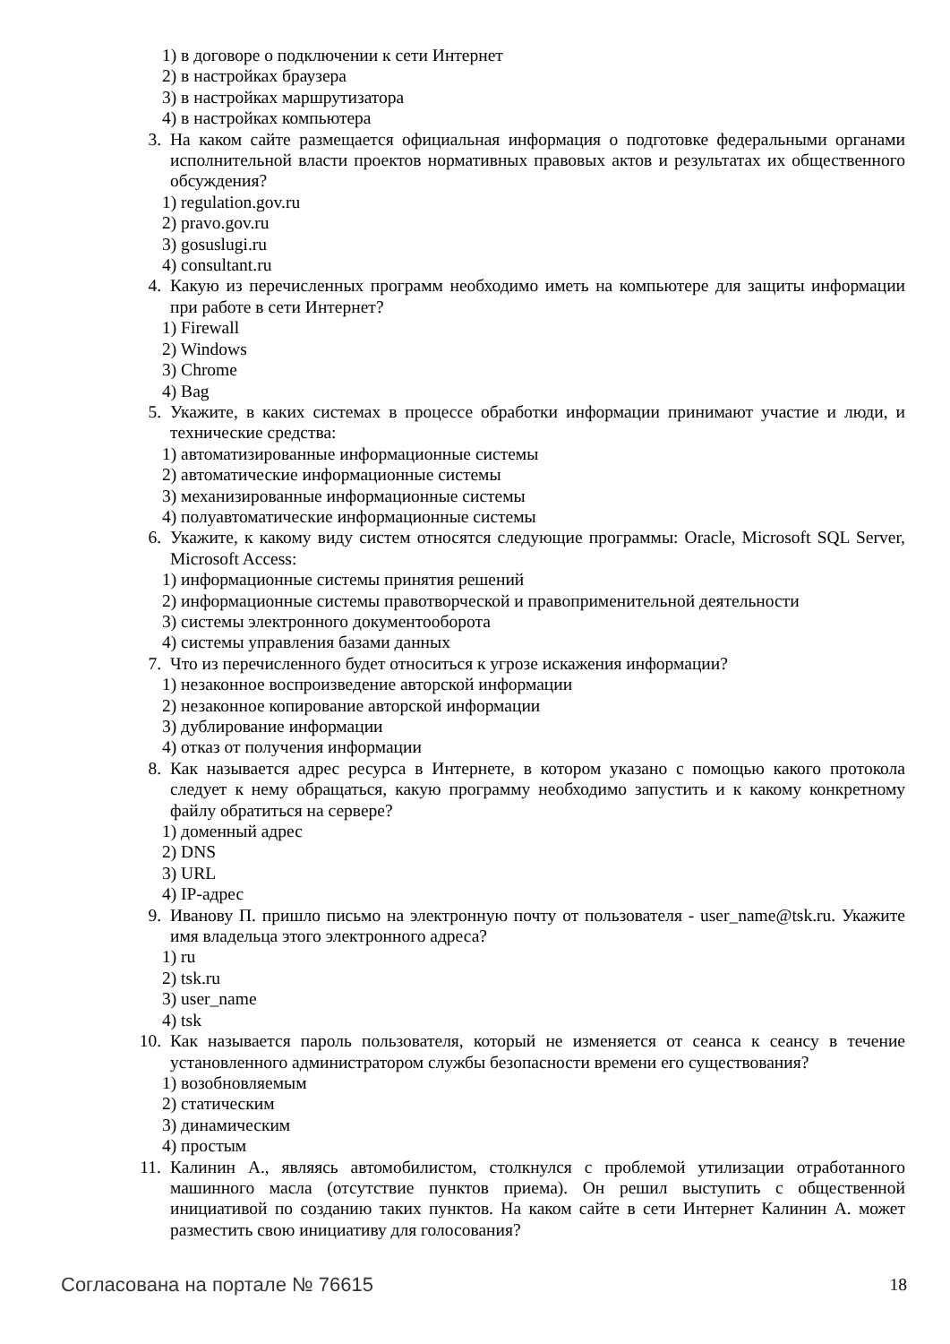1) в договоре о подключении к сети Интернет
2) в настройках браузера
3) в настройках маршрутизатора
4) в настройках компьютера
3. На каком сайте размещается официальная информация о подготовке федеральными органами исполнительной власти проектов нормативных правовых актов и результатах их общественного обсуждения?
1) regulation.gov.ru
2) pravo.gov.ru
3) gosuslugi.ru
4) consultant.ru
4. Какую из перечисленных программ необходимо иметь на компьютере для защиты информации при работе в сети Интернет?
1) Firewall
2) Windows
3) Chrome
4) Bag
5. Укажите, в каких системах в процессе обработки информации принимают участие и люди, и технические средства:
1) автоматизированные информационные системы
2) автоматические информационные системы
3) механизированные информационные системы
4) полуавтоматические информационные системы
6. Укажите, к какому виду систем относятся следующие программы: Oracle, Microsoft SQL Server, Microsoft Access:
1) информационные системы принятия решений
2) информационные системы правотворческой и правоприменительной деятельности
3) системы электронного документооборота
4) системы управления базами данных
7. Что из перечисленного будет относиться к угрозе искажения информации?
1) незаконное воспроизведение авторской информации
2) незаконное копирование авторской информации
3) дублирование информации
4) отказ от получения информации
8. Как называется адрес ресурса в Интернете, в котором указано с помощью какого протокола следует к нему обращаться, какую программу необходимо запустить и к какому конкретному файлу обратиться на сервере?
1) доменный адрес
2) DNS
3) URL
4) IP-адрес
9. Иванову П. пришло письмо на электронную почту от пользователя - user_name@tsk.ru. Укажите имя владельца этого электронного адреса?
1) ru
2) tsk.ru
3) user_name
4) tsk
10. Как называется пароль пользователя, который не изменяется от сеанса к сеансу в течение установленного администратором службы безопасности времени его существования?
1) возобновляемым
2) статическим
3) динамическим
4) простым
11. Калинин А., являясь автомобилистом, столкнулся с проблемой утилизации отработанного машинного масла (отсутствие пунктов приема). Он решил выступить с общественной инициативой по созданию таких пунктов. На каком сайте в сети Интернет Калинин А. может разместить свою инициативу для голосования?
Согласована на портале № 76615 18